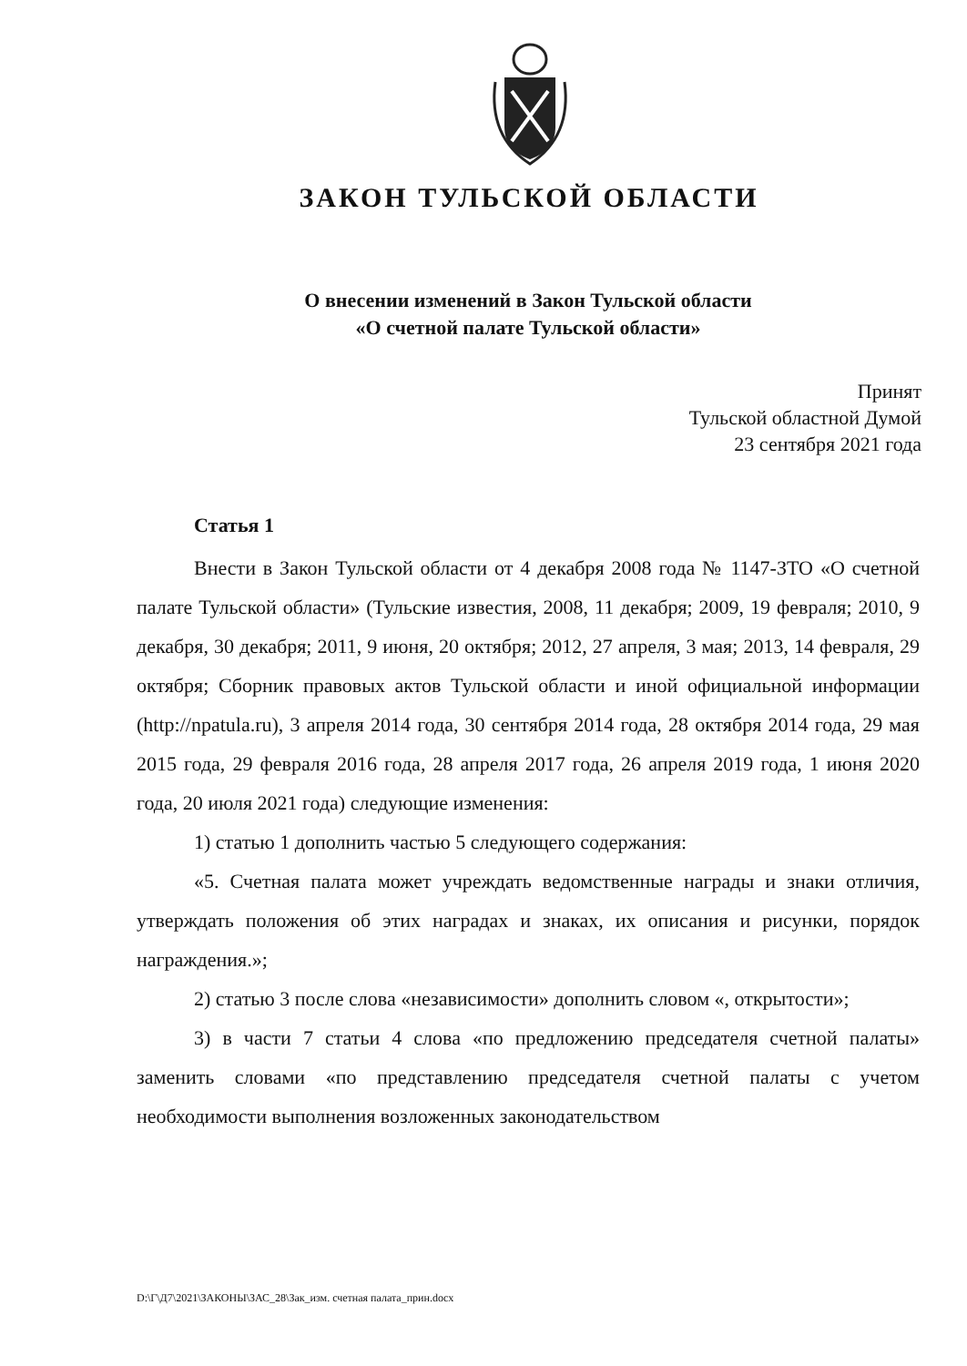ЗАКОН ТУЛЬСКОЙ ОБЛАСТИ
О внесении изменений в Закон Тульской области
«О счетной палате Тульской области»
Принят
Тульской областной Думой
23 сентября 2021 года
Статья 1
Внести в Закон Тульской области от 4 декабря 2008 года № 1147-ЗТО «О счетной палате Тульской области» (Тульские известия, 2008, 11 декабря; 2009, 19 февраля; 2010, 9 декабря, 30 декабря; 2011, 9 июня, 20 октября; 2012, 27 апреля, 3 мая; 2013, 14 февраля, 29 октября; Сборник правовых актов Тульской области и иной официальной информации (http://npatula.ru), 3 апреля 2014 года, 30 сентября 2014 года, 28 октября 2014 года, 29 мая 2015 года, 29 февраля 2016 года, 28 апреля 2017 года, 26 апреля 2019 года, 1 июня 2020 года, 20 июля 2021 года) следующие изменения:
1) статью 1 дополнить частью 5 следующего содержания:
«5. Счетная палата может учреждать ведомственные награды и знаки отличия, утверждать положения об этих наградах и знаках, их описания и рисунки, порядок награждения.»;
2) статью 3 после слова «независимости» дополнить словом «, открытости»;
3) в части 7 статьи 4 слова «по предложению председателя счетной палаты» заменить словами «по представлению председателя счетной палаты с учетом необходимости выполнения возложенных законодательством
D:\Г\Д7\2021\ЗАКОНЫ\ЗАС_28\Зак_изм. счетная палата_прин.docx